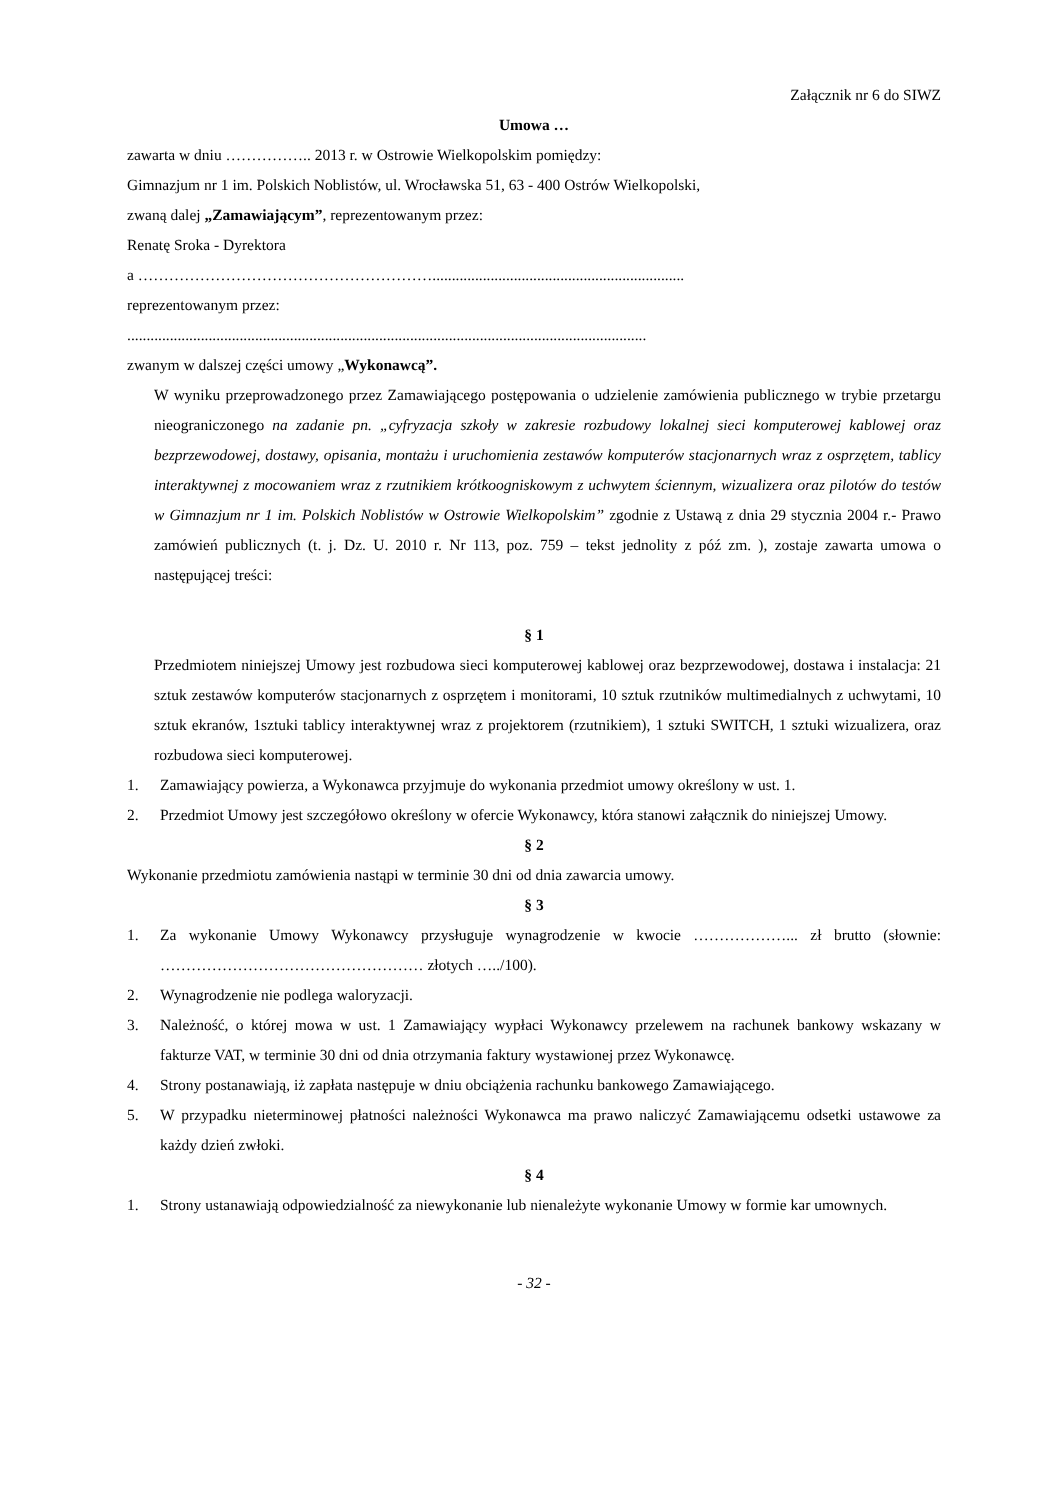Załącznik nr 6 do SIWZ
Umowa …
zawarta w dniu …………….. 2013 r. w Ostrowie Wielkopolskim pomiędzy:
Gimnazjum nr 1 im. Polskich Noblistów, ul. Wrocławska 51, 63 - 400 Ostrów Wielkopolski,
zwaną dalej „Zamawiającym”, reprezentowanym przez:
Renatę Sroka - Dyrektora
a ………………………………………………….................................................................
reprezentowanym przez:
......................................................................................................................................
zwanym w dalszej części umowy „Wykonawcą”.
W wyniku przeprowadzonego przez Zamawiającego postępowania o udzielenie zamówienia publicznego w trybie przetargu nieograniczonego na zadanie pn. „cyfryzacja szkoły w zakresie rozbudowy lokalnej sieci komputerowej kablowej oraz bezprzewodowej, dostawy, opisania, montażu i uruchomienia zestawów komputerów stacjonarnych wraz z osprzętem, tablicy interaktywnej z mocowaniem wraz z rzutnikiem krótkoogniskowym z uchwytem ściennym, wizualizera oraz pilotów do testów w Gimnazjum nr 1 im. Polskich Noblistów w Ostrowie Wielkopolskim” zgodnie z Ustawą z dnia 29 stycznia 2004 r.- Prawo zamówień publicznych (t. j. Dz. U. 2010 r. Nr 113, poz. 759 – tekst jednolity z póź zm. ), zostaje zawarta umowa o następującej treści:
§ 1
Przedmiotem niniejszej Umowy jest rozbudowa sieci komputerowej kablowej oraz bezprzewodowej, dostawa i instalacja: 21 sztuk zestawów komputerów stacjonarnych z osprzętem i monitorami, 10 sztuk rzutników multimedialnych z uchwytami, 10 sztuk ekranów, 1sztuki tablicy interaktywnej wraz z projektorem (rzutnikiem), 1 sztuki SWITCH, 1 sztuki wizualizera, oraz rozbudowa sieci komputerowej.
1. Zamawiający powierza, a Wykonawca przyjmuje do wykonania przedmiot umowy określony w ust. 1.
2. Przedmiot Umowy jest szczegółowo określony w ofercie Wykonawcy, która stanowi załącznik do niniejszej Umowy.
§ 2
Wykonanie przedmiotu zamówienia nastąpi w terminie 30 dni od dnia zawarcia umowy.
§ 3
1. Za wykonanie Umowy Wykonawcy przysługuje wynagrodzenie w kwocie ………………... zł brutto (słownie: …………………………………………… złotych …../100).
2. Wynagrodzenie nie podlega waloryzacji.
3. Należność, o której mowa w ust. 1 Zamawiający wypłaci Wykonawcy przelewem na rachunek bankowy wskazany w fakturze VAT, w terminie 30 dni od dnia otrzymania faktury wystawionej przez Wykonawcę.
4. Strony postanawiają, iż zapłata następuje w dniu obciążenia rachunku bankowego Zamawiającego.
5. W przypadku nieterminowej płatności należności Wykonawca ma prawo naliczyć Zamawiającemu odsetki ustawowe za każdy dzień zwłoki.
§ 4
1. Strony ustanawiają odpowiedzialność za niewykonanie lub nienależyte wykonanie Umowy w formie kar umownych.
- 32 -